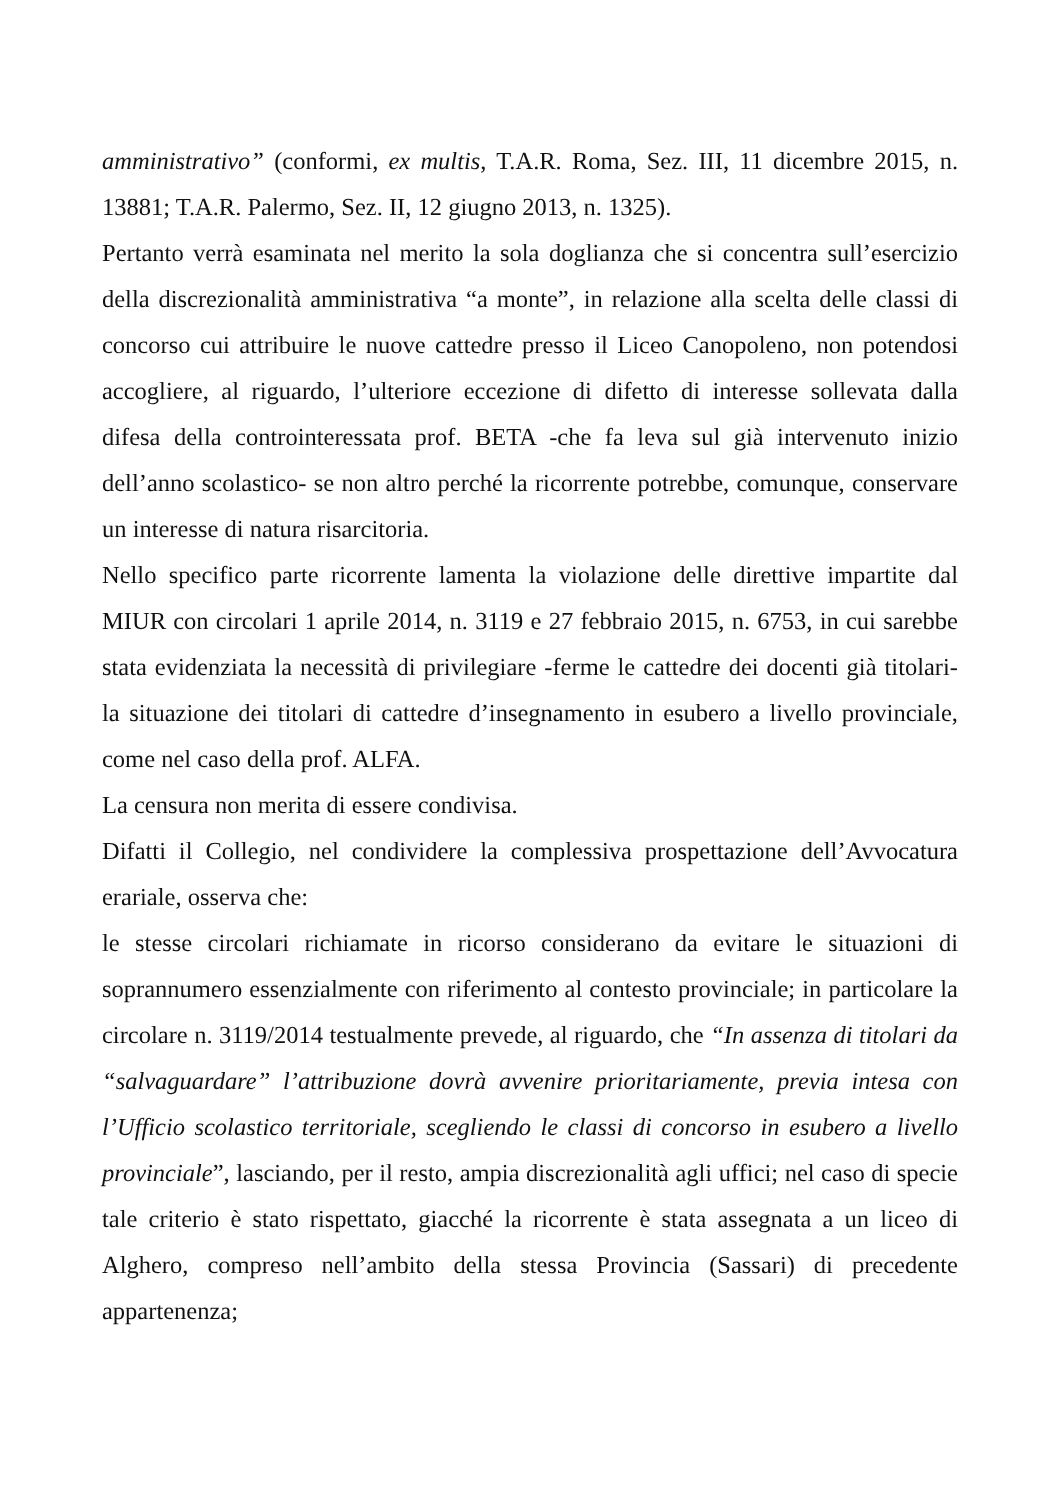amministrativo” (conformi, ex multis, T.A.R. Roma, Sez. III, 11 dicembre 2015, n. 13881; T.A.R. Palermo, Sez. II, 12 giugno 2013, n. 1325).
Pertanto verrà esaminata nel merito la sola doglianza che si concentra sull’esercizio della discrezionalità amministrativa “a monte”, in relazione alla scelta delle classi di concorso cui attribuire le nuove cattedre presso il Liceo Canopoleno, non potendosi accogliere, al riguardo, l’ulteriore eccezione di difetto di interesse sollevata dalla difesa della controinteressata prof. BETA -che fa leva sul già intervenuto inizio dell’anno scolastico- se non altro perché la ricorrente potrebbe, comunque, conservare un interesse di natura risarcitoria.
Nello specifico parte ricorrente lamenta la violazione delle direttive impartite dal MIUR con circolari 1 aprile 2014, n. 3119 e 27 febbraio 2015, n. 6753, in cui sarebbe stata evidenziata la necessità di privilegiare -ferme le cattedre dei docenti già titolari- la situazione dei titolari di cattedre d’insegnamento in esubero a livello provinciale, come nel caso della prof. ALFA.
La censura non merita di essere condivisa.
Difatti il Collegio, nel condividere la complessiva prospettazione dell’Avvocatura erariale, osserva che:
le stesse circolari richiamate in ricorso considerano da evitare le situazioni di soprannumero essenzialmente con riferimento al contesto provinciale; in particolare la circolare n. 3119/2014 testualmente prevede, al riguardo, che “In assenza di titolari da “salvaguardare” l’attribuzione dovrà avvenire prioritariamente, previa intesa con l’Ufficio scolastico territoriale, scegliendo le classi di concorso in esubero a livello provinciale”, lasciando, per il resto, ampia discrezionalità agli uffici; nel caso di specie tale criterio è stato rispettato, giacché la ricorrente è stata assegnata a un liceo di Alghero, compreso nell’ambito della stessa Provincia (Sassari) di precedente appartenenza;